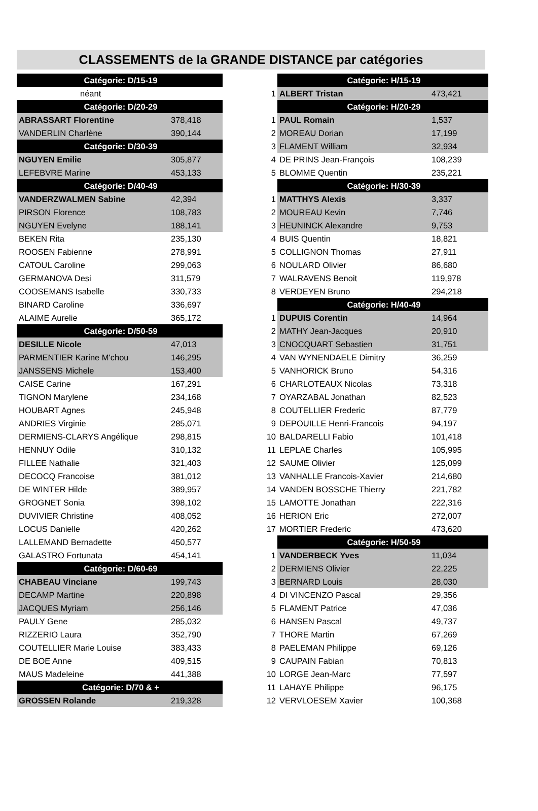CLASSEMENTS de la GRANDE DISTANCE par catégories
| Catégorie: D/15-19 | | | | Catégorie: H/15-19 | |
| néant | | | 1 | ALBERT Tristan | 473,421 |
| Catégorie: D/20-29 | | | | Catégorie: H/20-29 | |
| ABRASSART Florentine | 378,418 | | 1 | PAUL Romain | 1,537 |
| VANDERLIN Charlène | 390,144 | | 2 | MOREAU Dorian | 17,199 |
| Catégorie: D/30-39 | | | 3 | FLAMENT William | 32,934 |
| NGUYEN Emilie | 305,877 | | 4 | DE PRINS Jean-François | 108,239 |
| LEFEBVRE Marine | 453,133 | | 5 | BLOMME Quentin | 235,221 |
| Catégorie: D/40-49 | | | | Catégorie: H/30-39 | |
| VANDERZWALMEN Sabine | 42,394 | | 1 | MATTHYS Alexis | 3,337 |
| PIRSON Florence | 108,783 | | 2 | MOUREAU Kevin | 7,746 |
| NGUYEN Evelyne | 188,141 | | 3 | HEUNINCK Alexandre | 9,753 |
| BEKEN Rita | 235,130 | | 4 | BUIS Quentin | 18,821 |
| ROOSEN Fabienne | 278,991 | | 5 | COLLIGNON Thomas | 27,911 |
| CATOUL Caroline | 299,063 | | 6 | NOULARD Olivier | 86,680 |
| GERMANOVA Desi | 311,579 | | 7 | WALRAVENS Benoit | 119,978 |
| COOSEMANS Isabelle | 330,733 | | 8 | VERDEYEN Bruno | 294,218 |
| BINARD Caroline | 336,697 | | | Catégorie: H/40-49 | |
| ALAIME Aurelie | 365,172 | | 1 | DUPUIS Corentin | 14,964 |
| Catégorie: D/50-59 | | | 2 | MATHY Jean-Jacques | 20,910 |
| DESILLE Nicole | 47,013 | | 3 | CNOCQUART Sebastien | 31,751 |
| PARMENTIER Karine M'chou | 146,295 | | 4 | VAN WYNENDAELE Dimitry | 36,259 |
| JANSSENS Michele | 153,400 | | 5 | VANHORICK Bruno | 54,316 |
| CAISE Carine | 167,291 | | 6 | CHARLOTEAUX Nicolas | 73,318 |
| TIGNON Marylene | 234,168 | | 7 | OYARZABAL Jonathan | 82,523 |
| HOUBART Agnes | 245,948 | | 8 | COUTELLIER Frederic | 87,779 |
| ANDRIES Virginie | 285,071 | | 9 | DEPOUILLE Henri-Francois | 94,197 |
| DERMIENS-CLARYS Angélique | 298,815 | | 10 | BALDARELLI Fabio | 101,418 |
| HENNUY Odile | 310,132 | | 11 | LEPLAE Charles | 105,995 |
| FILLEE Nathalie | 321,403 | | 12 | SAUME Olivier | 125,099 |
| DECOCQ Francoise | 381,012 | | 13 | VANHALLE Francois-Xavier | 214,680 |
| DE WINTER Hilde | 389,957 | | 14 | VANDEN BOSSCHE Thierry | 221,782 |
| GROGNET Sonia | 398,102 | | 15 | LAMOTTE Jonathan | 222,316 |
| DUVIVIER Christine | 408,052 | | 16 | HERION Eric | 272,007 |
| LOCUS Danielle | 420,262 | | 17 | MORTIER Frederic | 473,620 |
| LALLEMAND Bernadette | 450,577 | | | Catégorie: H/50-59 | |
| GALASTRO Fortunata | 454,141 | | 1 | VANDERBECK Yves | 11,034 |
| Catégorie: D/60-69 | | | 2 | DERMIENS Olivier | 22,225 |
| CHABEAU Vinciane | 199,743 | | 3 | BERNARD Louis | 28,030 |
| DECAMP Martine | 220,898 | | 4 | DI VINCENZO Pascal | 29,356 |
| JACQUES Myriam | 256,146 | | 5 | FLAMENT Patrice | 47,036 |
| PAULY Gene | 285,032 | | 6 | HANSEN Pascal | 49,737 |
| RIZZERIO Laura | 352,790 | | 7 | THORE Martin | 67,269 |
| COUTELLIER Marie Louise | 383,433 | | 8 | PAELEMAN Philippe | 69,126 |
| DE BOE Anne | 409,515 | | 9 | CAUPAIN Fabian | 70,813 |
| MAUS Madeleine | 441,388 | | 10 | LORGE Jean-Marc | 77,597 |
| Catégorie: D/70 & + | | | 11 | LAHAYE Philippe | 96,175 |
| GROSSEN Rolande | 219,328 | | 12 | VERVLOESEM Xavier | 100,368 |